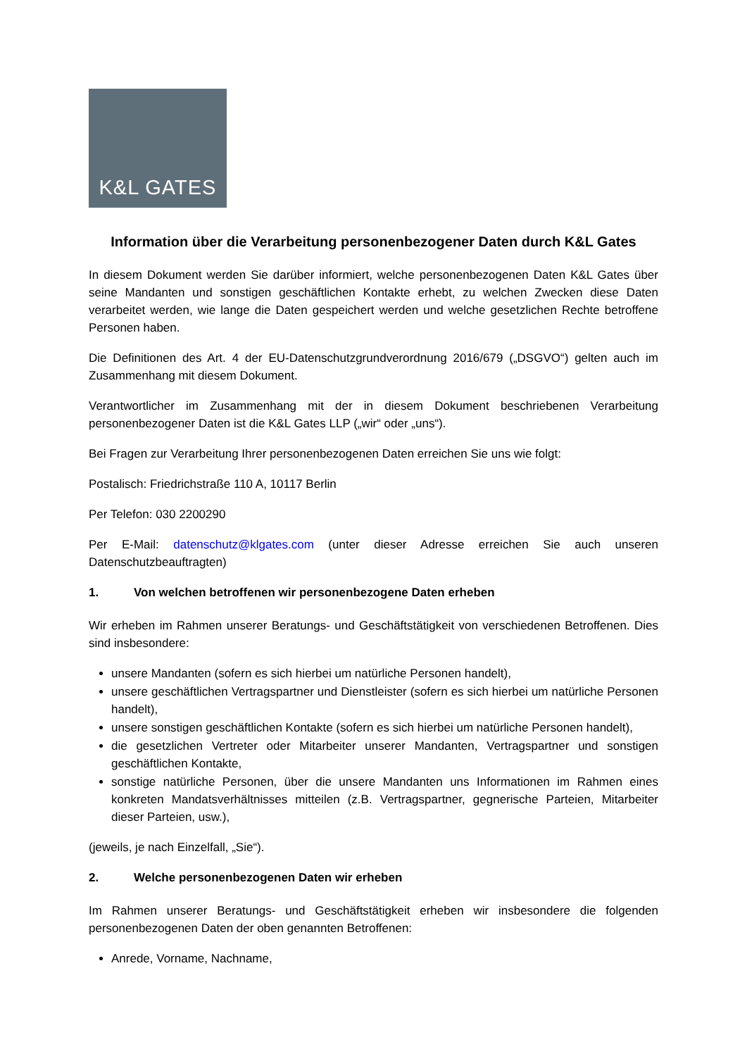K&L GATES
Information über die Verarbeitung personenbezogener Daten durch K&L Gates
In diesem Dokument werden Sie darüber informiert, welche personenbezogenen Daten K&L Gates über seine Mandanten und sonstigen geschäftlichen Kontakte erhebt, zu welchen Zwecken diese Daten verarbeitet werden, wie lange die Daten gespeichert werden und welche gesetzlichen Rechte betroffene Personen haben.
Die Definitionen des Art. 4 der EU-Datenschutzgrundverordnung 2016/679 („DSGVO“) gelten auch im Zusammenhang mit diesem Dokument.
Verantwortlicher im Zusammenhang mit der in diesem Dokument beschriebenen Verarbeitung personenbezogener Daten ist die K&L Gates LLP („wir“ oder „uns“).
Bei Fragen zur Verarbeitung Ihrer personenbezogenen Daten erreichen Sie uns wie folgt:
Postalisch: Friedrichstraße 110 A, 10117 Berlin
Per Telefon: 030 2200290
Per E-Mail: datenschutz@klgates.com (unter dieser Adresse erreichen Sie auch unseren Datenschutzbeauftragten)
1. Von welchen betroffenen wir personenbezogene Daten erheben
Wir erheben im Rahmen unserer Beratungs- und Geschäftstätigkeit von verschiedenen Betroffenen. Dies sind insbesondere:
unsere Mandanten (sofern es sich hierbei um natürliche Personen handelt),
unsere geschäftlichen Vertragspartner und Dienstleister (sofern es sich hierbei um natürliche Personen handelt),
unsere sonstigen geschäftlichen Kontakte (sofern es sich hierbei um natürliche Personen handelt),
die gesetzlichen Vertreter oder Mitarbeiter unserer Mandanten, Vertragspartner und sonstigen geschäftlichen Kontakte,
sonstige natürliche Personen, über die unsere Mandanten uns Informationen im Rahmen eines konkreten Mandatsverhältnisses mitteilen (z.B. Vertragspartner, gegnerische Parteien, Mitarbeiter dieser Parteien, usw.),
(jeweils, je nach Einzelfall, „Sie“).
2. Welche personenbezogenen Daten wir erheben
Im Rahmen unserer Beratungs- und Geschäftstätigkeit erheben wir insbesondere die folgenden personenbezogenen Daten der oben genannten Betroffenen:
Anrede, Vorname, Nachname,